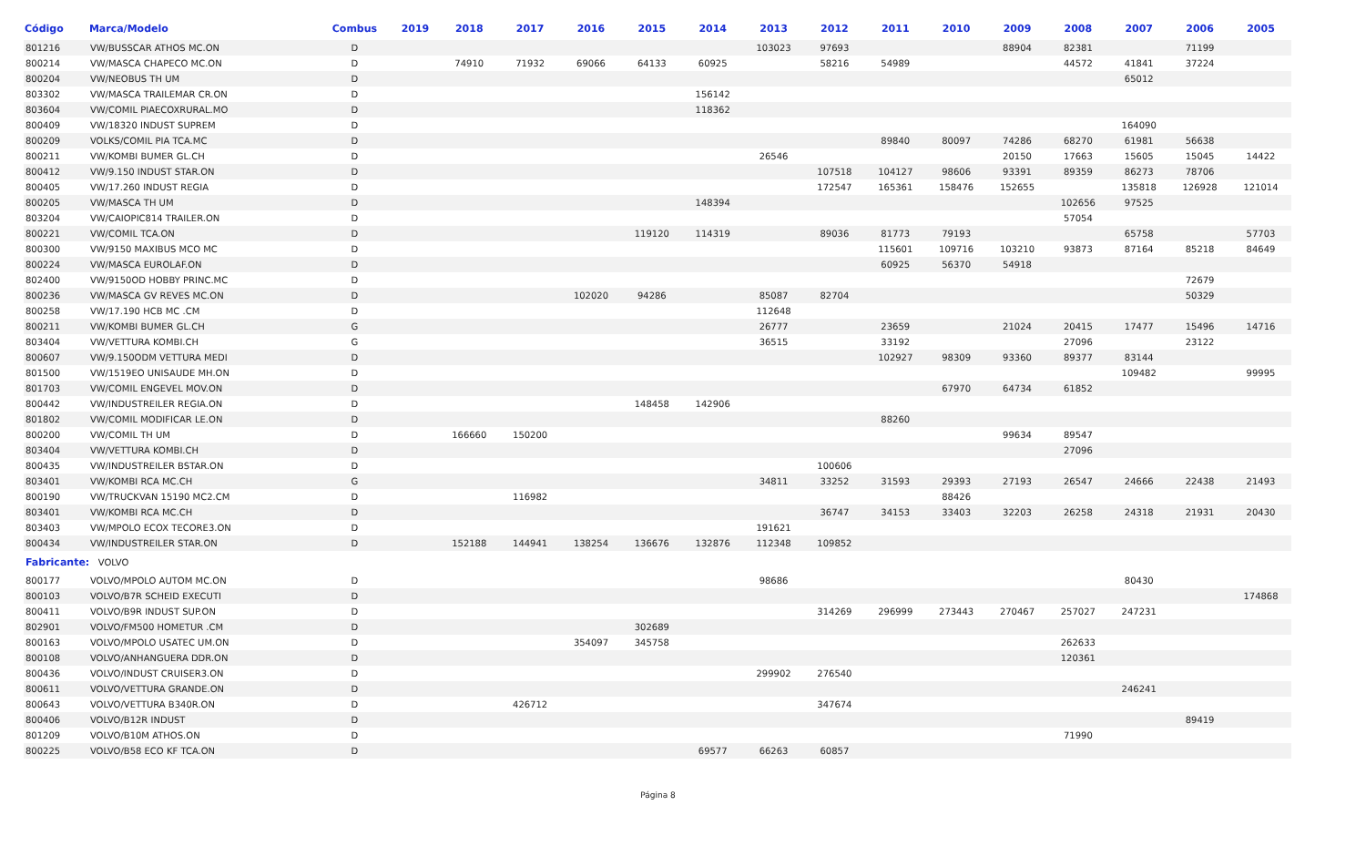| Código | Marca/Modelo | Combus | 2019 | 2018 | 2017 | 2016 | 2015 | 2014 | 2013 | 2012 | 2011 | 2010 | 2009 | 2008 | 2007 | 2006 | 2005 |
| --- | --- | --- | --- | --- | --- | --- | --- | --- | --- | --- | --- | --- | --- | --- | --- | --- | --- |
| 801216 | VW/BUSSCAR ATHOS MC.ON | D | | | | | | | 103023 | 97693 | | | 88904 | 82381 | | 71199 | |
| 800214 | VW/MASCA CHAPECO MC.ON | D | | 74910 | 71932 | 69066 | 64133 | 60925 | | 58216 | 54989 | | | 44572 | 41841 | 37224 | |
| 800204 | VW/NEOBUS TH UM | D | | | | | | | | | | | | | 65012 | | |
| 803302 | VW/MASCA TRAILEMAR CR.ON | D | | | | | | 156142 | | | | | | | | | |
| 803604 | VW/COMIL PIAECOXRURAL.MO | D | | | | | | 118362 | | | | | | | | | |
| 800409 | VW/18320 INDUST SUPREM | D | | | | | | | | | | | | | 164090 | | |
| 800209 | VOLKS/COMIL PIA TCA.MC | D | | | | | | | | | 89840 | 80097 | 74286 | 68270 | 61981 | 56638 | |
| 800211 | VW/KOMBI BUMER GL.CH | D | | | | | | | 26546 | | | | 20150 | 17663 | 15605 | 15045 | 14422 |
| 800412 | VW/9.150 INDUST STAR.ON | D | | | | | | | | 107518 | 104127 | 98606 | 93391 | 89359 | 86273 | 78706 | |
| 800405 | VW/17.260 INDUST REGIA | D | | | | | | | | 172547 | 165361 | 158476 | 152655 | | 135818 | 126928 | 121014 |
| 800205 | VW/MASCA TH UM | D | | | | | | 148394 | | | | | | 102656 | 97525 | | |
| 803204 | VW/CAIOPIC814 TRAILER.ON | D | | | | | | | | | | | | 57054 | | | |
| 800221 | VW/COMIL TCA.ON | D | | | | | 119120 | 114319 | | 89036 | 81773 | 79193 | | | 65758 | | 57703 |
| 800300 | VW/9150 MAXIBUS MCO MC | D | | | | | | | | | 115601 | 109716 | 103210 | 93873 | 87164 | 85218 | 84649 |
| 800224 | VW/MASCA EUROLAF.ON | D | | | | | | | | | 60925 | 56370 | 54918 | | | | |
| 802400 | VW/9150OD HOBBY PRINC.MC | D | | | | | | | | | | | | | | 72679 | |
| 800236 | VW/MASCA GV REVES MC.ON | D | | | | 102020 | 94286 | | 85087 | 82704 | | | | | | 50329 | |
| 800258 | VW/17.190 HCB MC .CM | D | | | | | | | 112648 | | | | | | | | |
| 800211 | VW/KOMBI BUMER GL.CH | G | | | | | | | 26777 | | 23659 | | 21024 | 20415 | 17477 | 15496 | 14716 |
| 803404 | VW/VETTURA KOMBI.CH | G | | | | | | | 36515 | | 33192 | | | 27096 | | 23122 | |
| 800607 | VW/9.150ODM VETTURA MEDI | D | | | | | | | | | 102927 | 98309 | 93360 | 89377 | 83144 | | |
| 801500 | VW/1519EO UNISAUDE MH.ON | D | | | | | | | | | | | | | 109482 | | 99995 |
| 801703 | VW/COMIL ENGEVEL MOV.ON | D | | | | | | | | | | 67970 | 64734 | 61852 | | | |
| 800442 | VW/INDUSTREILER REGIA.ON | D | | | | | 148458 | 142906 | | | | | | | | | |
| 801802 | VW/COMIL MODIFICAR LE.ON | D | | | | | | | | | 88260 | | | | | | |
| 800200 | VW/COMIL TH UM | D | | 166660 | 150200 | | | | | | | | 99634 | 89547 | | | |
| 803404 | VW/VETTURA KOMBI.CH | D | | | | | | | | | | | | 27096 | | | |
| 800435 | VW/INDUSTREILER BSTAR.ON | D | | | | | | | | 100606 | | | | | | | |
| 803401 | VW/KOMBI RCA MC.CH | G | | | | | | | 34811 | 33252 | 31593 | 29393 | 27193 | 26547 | 24666 | 22438 | 21493 |
| 800190 | VW/TRUCKVAN 15190 MC2.CM | D | | | 116982 | | | | | | | 88426 | | | | | |
| 803401 | VW/KOMBI RCA MC.CH | D | | | | | | | | 36747 | 34153 | 33403 | 32203 | 26258 | 24318 | 21931 | 20430 |
| 803403 | VW/MPOLO ECOX TECORE3.ON | D | | | | | | | 191621 | | | | | | | | |
| 800434 | VW/INDUSTREILER STAR.ON | D | | 152188 | 144941 | 138254 | 136676 | 132876 | 112348 | 109852 | | | | | | | |
| Fabricante: VOLVO | | | | | | | | | | | | | | | | | |
| 800177 | VOLVO/MPOLO AUTOM MC.ON | D | | | | | | | 98686 | | | | | | 80430 | | |
| 800103 | VOLVO/B7R SCHEID EXECUTI | D | | | | | | | | | | | | | | | 174868 |
| 800411 | VOLVO/B9R INDUST SUP.ON | D | | | | | | | | 314269 | 296999 | 273443 | 270467 | 257027 | 247231 | | |
| 802901 | VOLVO/FM500 HOMETUR .CM | D | | | | | 302689 | | | | | | | | | | |
| 800163 | VOLVO/MPOLO USATEC UM.ON | D | | | | 354097 | 345758 | | | | | | | 262633 | | | |
| 800108 | VOLVO/ANHANGUERA DDR.ON | D | | | | | | | | | | | | 120361 | | | |
| 800436 | VOLVO/INDUST CRUISER3.ON | D | | | | | | | 299902 | 276540 | | | | | | | |
| 800611 | VOLVO/VETTURA GRANDE.ON | D | | | | | | | | | | | | | 246241 | | |
| 800643 | VOLVO/VETTURA B340R.ON | D | | | 426712 | | | | | 347674 | | | | | | | |
| 800406 | VOLVO/B12R INDUST | D | | | | | | | | | | | | | | 89419 | |
| 801209 | VOLVO/B10M ATHOS.ON | D | | | | | | | | | | | | 71990 | | | |
| 800225 | VOLVO/B58 ECO KF TCA.ON | D | | | | | | 69577 | 66263 | 60857 | | | | | | | |
Página 8